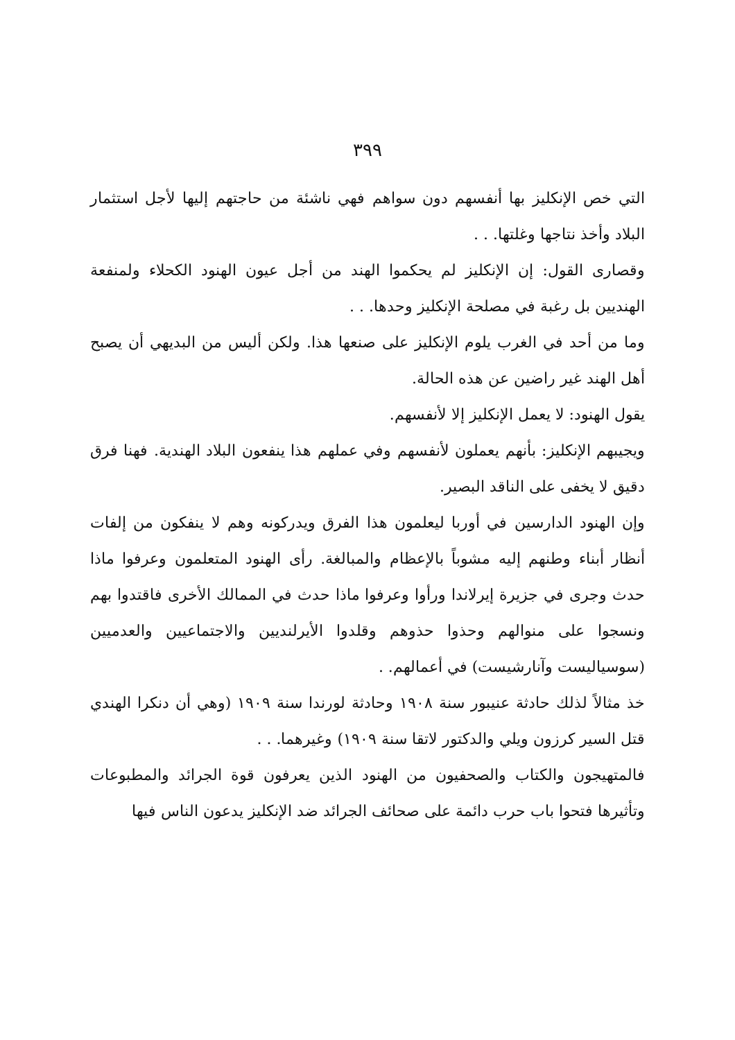٣٩٩
التي خص الإنكليز بها أنفسهم دون سواهم فهي ناشئة من حاجتهم إليها لأجل استثمار البلاد وأخذ نتاجها وغلتها. . .
وقصارى القول: إن الإنكليز لم يحكموا الهند من أجل عيون الهنود الكحلاء ولمنفعة الهنديين بل رغبة في مصلحة الإنكليز وحدها. . .
وما من أحد في الغرب يلوم الإنكليز على صنعها هذا. ولكن أليس من البديهي أن يصبح أهل الهند غير راضين عن هذه الحالة.
يقول الهنود: لا يعمل الإنكليز إلا لأنفسهم.
ويجيبهم الإنكليز: بأنهم يعملون لأنفسهم وفي عملهم هذا ينفعون البلاد الهندية. فهنا فرق دقيق لا يخفى على الناقد البصير.
وإن الهنود الدارسين في أوربا ليعلمون هذا الفرق ويدركونه وهم لا ينفكون من إلفات أنظار أبناء وطنهم إليه مشوباً بالإعظام والمبالغة. رأى الهنود المتعلمون وعرفوا ماذا حدث وجرى في جزيرة إيرلاندا ورأوا وعرفوا ماذا حدث في الممالك الأخرى فاقتدوا بهم ونسجوا على منوالهم وحذوا حذوهم وقلدوا الأيرلنديين والاجتماعيين والعدميين (سوسياليست وآنارشيست) في أعمالهم. .
خذ مثالاً لذلك حادثة عنيبور سنة ١٩٠٨ وحادثة لورندا سنة ١٩٠٩ (وهي أن دنكرا الهندي قتل السير كرزون ويلي والدكتور لاتقا سنة ١٩٠٩) وغيرهما. . .
فالمتهيجون والكتاب والصحفيون من الهنود الذين يعرفون قوة الجرائد والمطبوعات وتأثيرها فتحوا باب حرب دائمة على صحائف الجرائد ضد الإنكليز يدعون الناس فيها